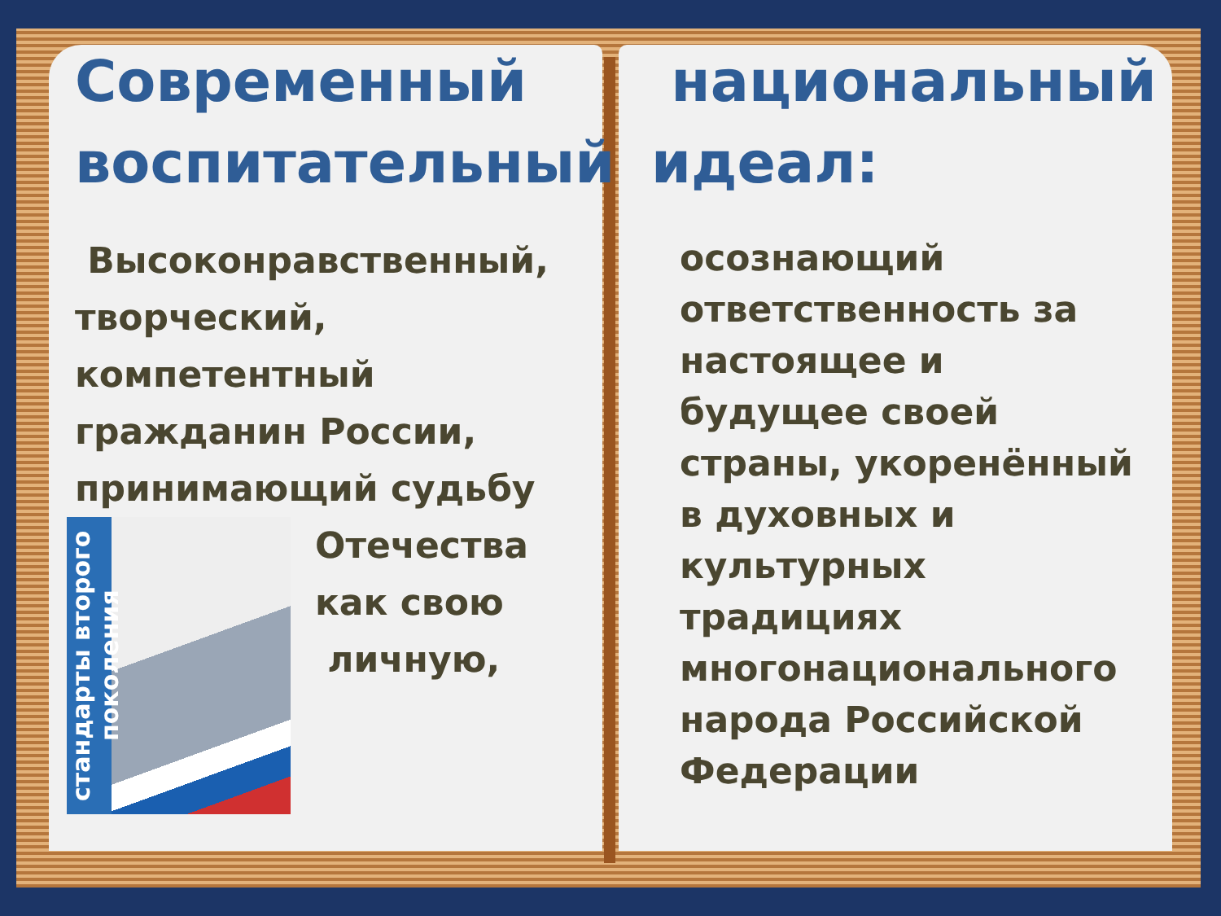Современный воспитательный
Высоконравственный, творческий, компетентный гражданин России, принимающий судьбу
стандарты второго поколения
Отечества
как свою
личную,
национальный идеал:
осознающий ответственность за настоящее и будущее своей страны, укоренённый в духовных и культурных традициях многонационального народа Российской Федерации